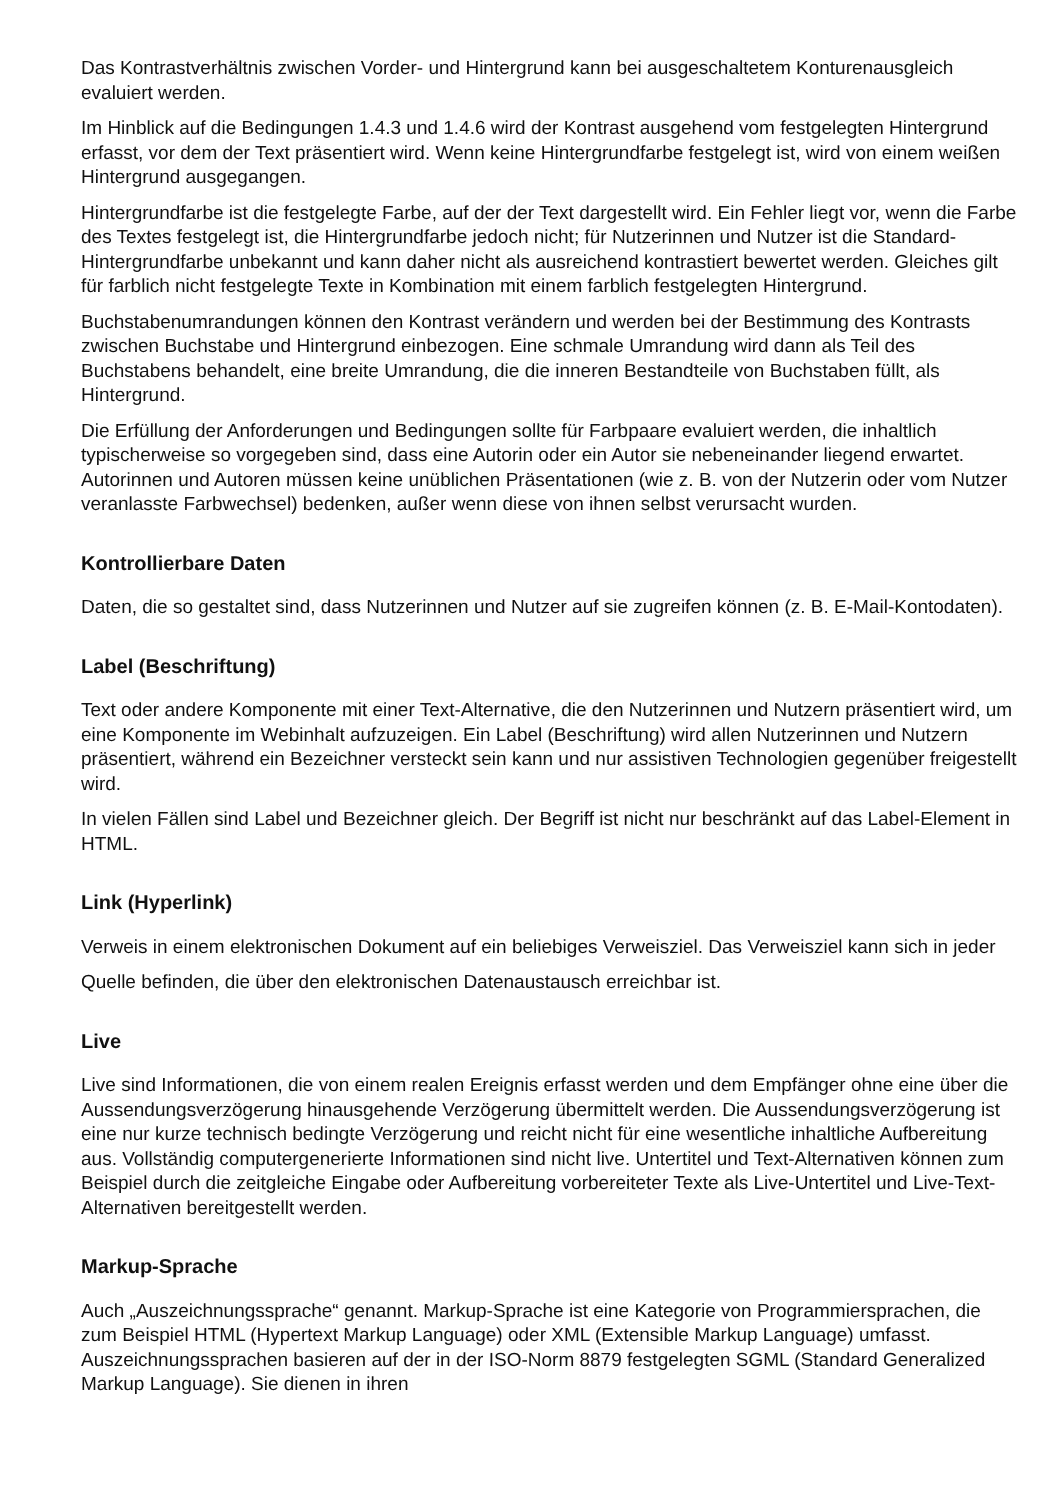Das Kontrastverhältnis zwischen Vorder- und Hintergrund kann bei ausgeschaltetem Konturenausgleich evaluiert werden.
Im Hinblick auf die Bedingungen 1.4.3 und 1.4.6 wird der Kontrast ausgehend vom festgelegten Hintergrund erfasst, vor dem der Text präsentiert wird. Wenn keine Hintergrundfarbe festgelegt ist, wird von einem weißen Hintergrund ausgegangen.
Hintergrundfarbe ist die festgelegte Farbe, auf der der Text dargestellt wird. Ein Fehler liegt vor, wenn die Farbe des Textes festgelegt ist, die Hintergrundfarbe jedoch nicht; für Nutzerinnen und Nutzer ist die Standard-Hintergrundfarbe unbekannt und kann daher nicht als ausreichend kontrastiert bewertet werden. Gleiches gilt für farblich nicht festgelegte Texte in Kombination mit einem farblich festgelegten Hintergrund.
Buchstabenumrandungen können den Kontrast verändern und werden bei der Bestimmung des Kontrasts zwischen Buchstabe und Hintergrund einbezogen. Eine schmale Umrandung wird dann als Teil des Buchstabens behandelt, eine breite Umrandung, die die inneren Bestandteile von Buchstaben füllt, als Hintergrund.
Die Erfüllung der Anforderungen und Bedingungen sollte für Farbpaare evaluiert werden, die inhaltlich typischerweise so vorgegeben sind, dass eine Autorin oder ein Autor sie nebeneinander liegend erwartet. Autorinnen und Autoren müssen keine unüblichen Präsentationen (wie z. B. von der Nutzerin oder vom Nutzer veranlasste Farbwechsel) bedenken, außer wenn diese von ihnen selbst verursacht wurden.
Kontrollierbare Daten
Daten, die so gestaltet sind, dass Nutzerinnen und Nutzer auf sie zugreifen können (z. B. E-Mail-Kontodaten).
Label (Beschriftung)
Text oder andere Komponente mit einer Text-Alternative, die den Nutzerinnen und Nutzern präsentiert wird, um eine Komponente im Webinhalt aufzuzeigen. Ein Label (Beschriftung) wird allen Nutzerinnen und Nutzern präsentiert, während ein Bezeichner versteckt sein kann und nur assistiven Technologien gegenüber freigestellt wird.
In vielen Fällen sind Label und Bezeichner gleich. Der Begriff ist nicht nur beschränkt auf das Label-Element in HTML.
Link (Hyperlink)
Verweis in einem elektronischen Dokument auf ein beliebiges Verweisziel. Das Verweisziel kann sich in jeder
Quelle befinden, die über den elektronischen Datenaustausch erreichbar ist.
Live
Live sind Informationen, die von einem realen Ereignis erfasst werden und dem Empfänger ohne eine über die Aussendungsverzögerung hinausgehende Verzögerung übermittelt werden. Die Aussendungsverzögerung ist eine nur kurze technisch bedingte Verzögerung und reicht nicht für eine wesentliche inhaltliche Aufbereitung aus. Vollständig computergenerierte Informationen sind nicht live. Untertitel und Text-Alternativen können zum Beispiel durch die zeitgleiche Eingabe oder Aufbereitung vorbereiteter Texte als Live-Untertitel und Live-Text-Alternativen bereitgestellt werden.
Markup-Sprache
Auch „Auszeichnungssprache“ genannt. Markup-Sprache ist eine Kategorie von Programmiersprachen, die zum Beispiel HTML (Hypertext Markup Language) oder XML (Extensible Markup Language) umfasst. Auszeichnungssprachen basieren auf der in der ISO-Norm 8879 festgelegten SGML (Standard Generalized Markup Language). Sie dienen in ihren